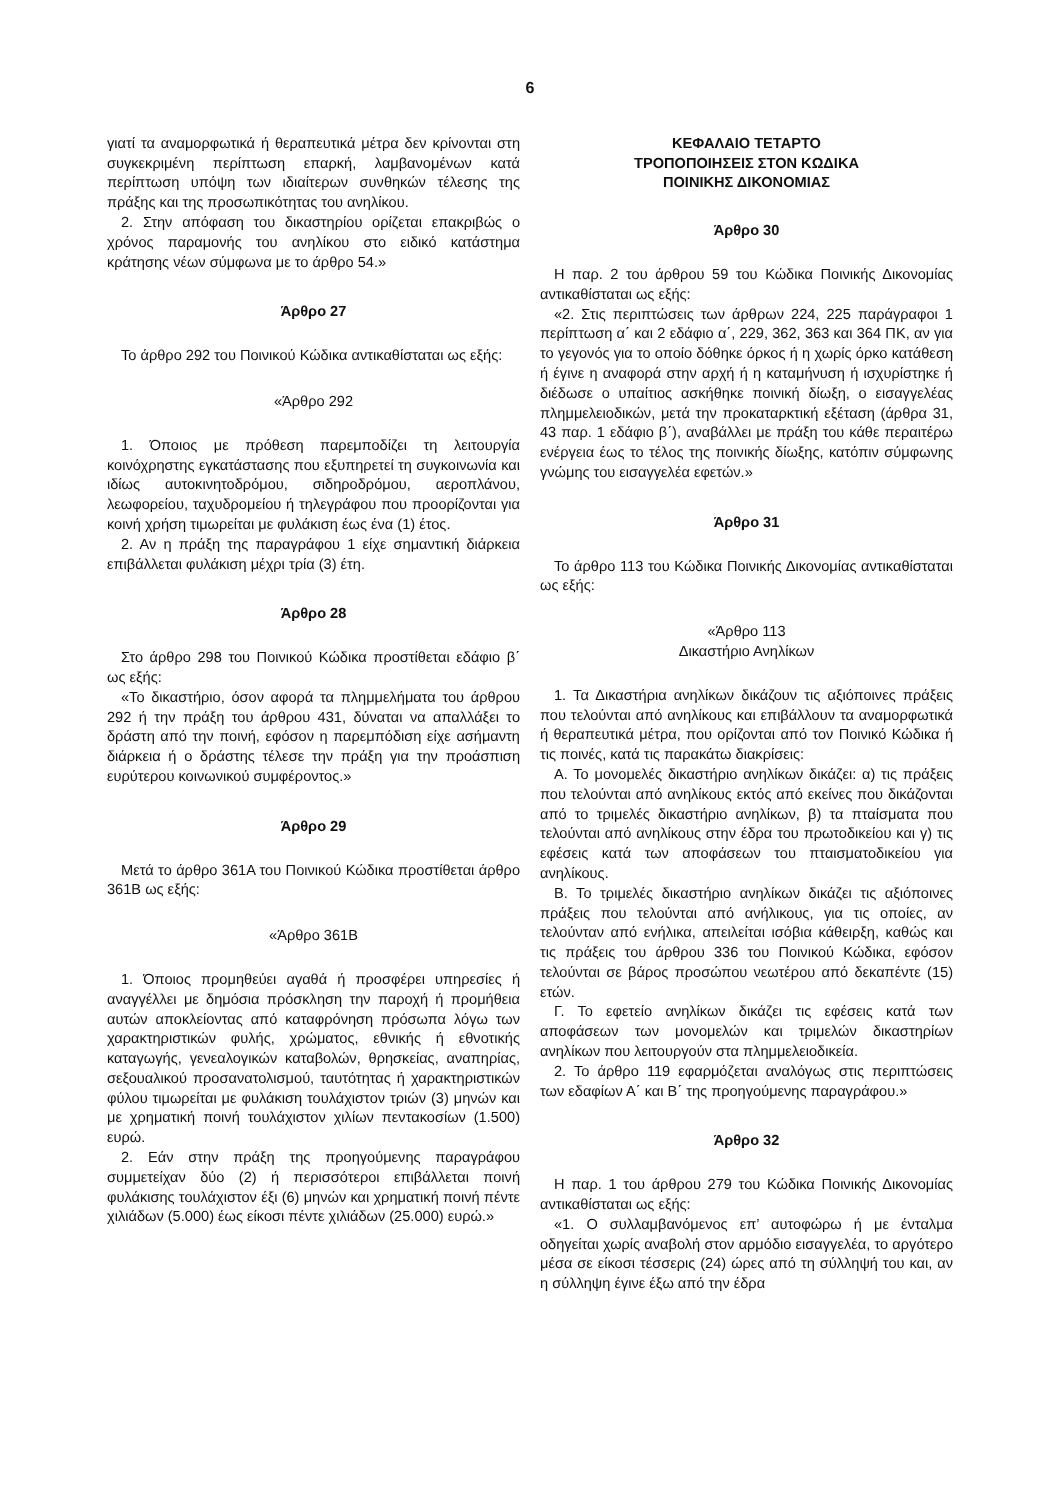6
γιατί τα αναμορφωτικά ή θεραπευτικά μέτρα δεν κρίνονται στη συγκεκριμένη περίπτωση επαρκή, λαμβανομένων κατά περίπτωση υπόψη των ιδιαίτερων συνθηκών τέλεσης της πράξης και της προσωπικότητας του ανηλίκου.
2. Στην απόφαση του δικαστηρίου ορίζεται επακριβώς ο χρόνος παραμονής του ανηλίκου στο ειδικό κατάστημα κράτησης νέων σύμφωνα με το άρθρο 54.»
Άρθρο 27
Το άρθρο 292 του Ποινικού Κώδικα αντικαθίσταται ως εξής:
«Άρθρο 292
1. Όποιος με πρόθεση παρεμποδίζει τη λειτουργία κοινόχρηστης εγκατάστασης που εξυπηρετεί τη συγκοινωνία και ιδίως αυτοκινητοδρόμου, σιδηροδρόμου, αεροπλάνου, λεωφορείου, ταχυδρομείου ή τηλεγράφου που προορίζονται για κοινή χρήση τιμωρείται με φυλάκιση έως ένα (1) έτος.
2. Αν η πράξη της παραγράφου 1 είχε σημαντική διάρκεια επιβάλλεται φυλάκιση μέχρι τρία (3) έτη.
Άρθρο 28
Στο άρθρο 298 του Ποινικού Κώδικα προστίθεται εδάφιο β΄ ως εξής:
«Το δικαστήριο, όσον αφορά τα πλημμελήματα του άρθρου 292 ή την πράξη του άρθρου 431, δύναται να απαλλάξει το δράστη από την ποινή, εφόσον η παρεμπόδιση είχε ασήμαντη διάρκεια ή ο δράστης τέλεσε την πράξη για την προάσπιση ευρύτερου κοινωνικού συμφέροντος.»
Άρθρο 29
Μετά το άρθρο 361Α του Ποινικού Κώδικα προστίθεται άρθρο 361Β ως εξής:
«Άρθρο 361Β
1. Όποιος προμηθεύει αγαθά ή προσφέρει υπηρεσίες ή αναγγέλλει με δημόσια πρόσκληση την παροχή ή προμήθεια αυτών αποκλείοντας από καταφρόνηση πρόσωπα λόγω των χαρακτηριστικών φυλής, χρώματος, εθνικής ή εθνοτικής καταγωγής, γενεαλογικών καταβολών, θρησκείας, αναπηρίας, σεξουαλικού προσανατολισμού, ταυτότητας ή χαρακτηριστικών φύλου τιμωρείται με φυλάκιση τουλάχιστον τριών (3) μηνών και με χρηματική ποινή τουλάχιστον χιλίων πεντακοσίων (1.500) ευρώ.
2. Εάν στην πράξη της προηγούμενης παραγράφου συμμετείχαν δύο (2) ή περισσότεροι επιβάλλεται ποινή φυλάκισης τουλάχιστον έξι (6) μηνών και χρηματική ποινή πέντε χιλιάδων (5.000) έως είκοσι πέντε χιλιάδων (25.000) ευρώ.»
ΚΕΦΑΛΑΙΟ ΤΕΤΑΡΤΟ
ΤΡΟΠΟΠΟΙΗΣΕΙΣ ΣΤΟΝ ΚΩΔΙΚΑ
ΠΟΙΝΙΚΗΣ ΔΙΚΟΝΟΜΙΑΣ
Άρθρο 30
Η παρ. 2 του άρθρου 59 του Κώδικα Ποινικής Δικονομίας αντικαθίσταται ως εξής:
«2. Στις περιπτώσεις των άρθρων 224, 225 παράγραφοι 1 περίπτωση α΄ και 2 εδάφιο α΄, 229, 362, 363 και 364 ΠΚ, αν για το γεγονός για το οποίο δόθηκε όρκος ή η χωρίς όρκο κατάθεση ή έγινε η αναφορά στην αρχή ή η καταμήνυση ή ισχυρίστηκε ή διέδωσε ο υπαίτιος ασκήθηκε ποινική δίωξη, ο εισαγγελέας πλημμελειοδικών, μετά την προκαταρκτική εξέταση (άρθρα 31, 43 παρ. 1 εδάφιο β΄), αναβάλλει με πράξη του κάθε περαιτέρω ενέργεια έως το τέλος της ποινικής δίωξης, κατόπιν σύμφωνης γνώμης του εισαγγελέα εφετών.»
Άρθρο 31
Το άρθρο 113 του Κώδικα Ποινικής Δικονομίας αντικαθίσταται ως εξής:
«Άρθρο 113
Δικαστήριο Ανηλίκων
1. Τα Δικαστήρια ανηλίκων δικάζουν τις αξιόποινες πράξεις που τελούνται από ανηλίκους και επιβάλλουν τα αναμορφωτικά ή θεραπευτικά μέτρα, που ορίζονται από τον Ποινικό Κώδικα ή τις ποινές, κατά τις παρακάτω διακρίσεις:
Α. Το μονομελές δικαστήριο ανηλίκων δικάζει: α) τις πράξεις που τελούνται από ανηλίκους εκτός από εκείνες που δικάζονται από το τριμελές δικαστήριο ανηλίκων, β) τα πταίσματα που τελούνται από ανηλίκους στην έδρα του πρωτοδικείου και γ) τις εφέσεις κατά των αποφάσεων του πταισματοδικείου για ανηλίκους.
Β. Το τριμελές δικαστήριο ανηλίκων δικάζει τις αξιόποινες πράξεις που τελούνται από ανήλικους, για τις οποίες, αν τελούνταν από ενήλικα, απειλείται ισόβια κάθειρξη, καθώς και τις πράξεις του άρθρου 336 του Ποινικού Κώδικα, εφόσον τελούνται σε βάρος προσώπου νεωτέρου από δεκαπέντε (15) ετών.
Γ. Το εφετείο ανηλίκων δικάζει τις εφέσεις κατά των αποφάσεων των μονομελών και τριμελών δικαστηρίων ανηλίκων που λειτουργούν στα πλημμελειοδικεία.
2. Το άρθρο 119 εφαρμόζεται αναλόγως στις περιπτώσεις των εδαφίων Α΄ και Β΄ της προηγούμενης παραγράφου.»
Άρθρο 32
Η παρ. 1 του άρθρου 279 του Κώδικα Ποινικής Δικονομίας αντικαθίσταται ως εξής:
«1. Ο συλλαμβανόμενος επ’ αυτοφώρω ή με ένταλμα οδηγείται χωρίς αναβολή στον αρμόδιο εισαγγελέα, το αργότερο μέσα σε είκοσι τέσσερις (24) ώρες από τη σύλληψή του και, αν η σύλληψη έγινε έξω από την έδρα